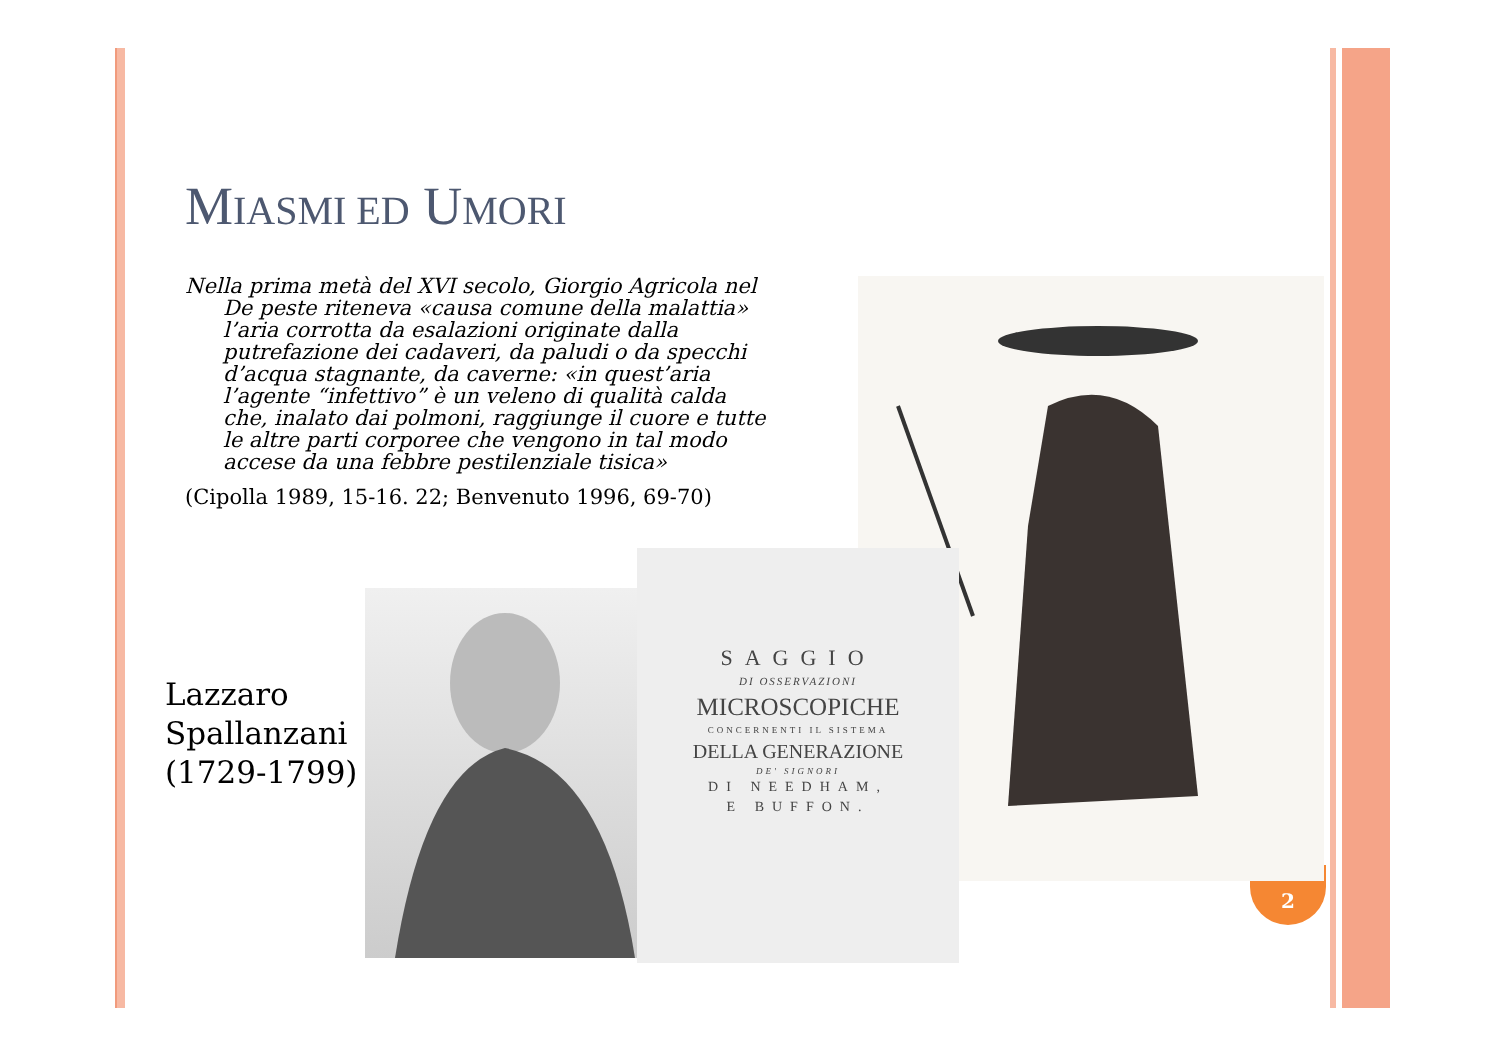MIASMI ED UMORI
Nella prima metà del XVI secolo, Giorgio Agricola nel De peste riteneva «causa comune della malattia» l’aria corrotta da esalazioni originate dalla putrefazione dei cadaveri, da paludi o da specchi d’acqua stagnante, da caverne: «in quest’aria l’agente “infettivo” è un veleno di qualità calda che, inalato dai polmoni, raggiunge il cuore e tutte le altre parti corporee che vengono in tal modo accese da una febbre pestilenziale tisica»
(Cipolla 1989, 15-16. 22; Benvenuto 1996, 69-70)
Lazzaro
Spallanzani
(1729-1799)
2
SAGGIO
DI OSSERVAZIONI
MICROSCOPICHE
CONCERNENTI IL SISTEMA
DELLA GENERAZIONE
DE' SIGNORI
DI NEEDHAM,
E BUFFON.